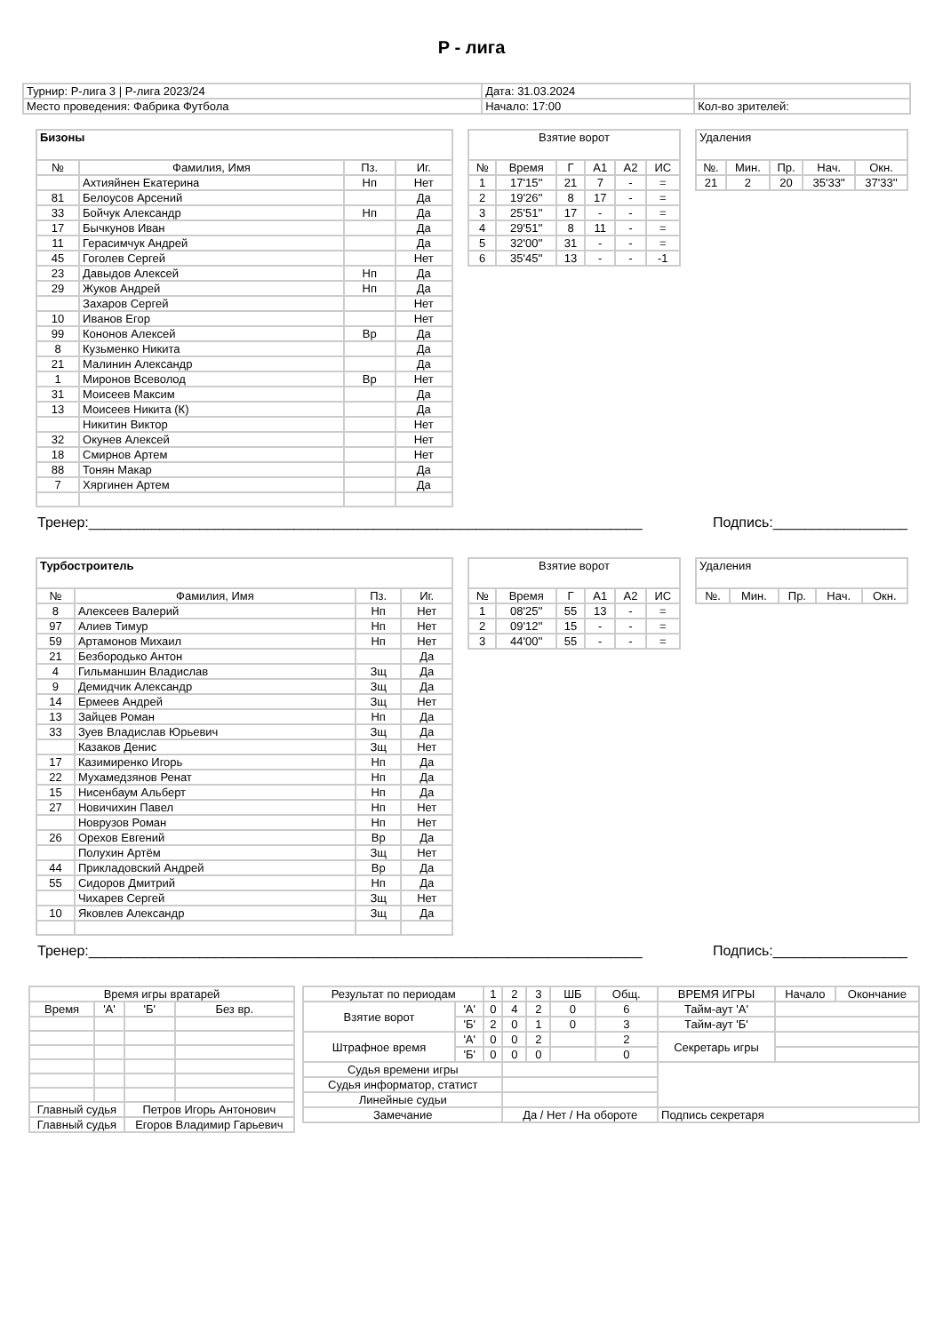Р - лига
| Турнир: Р-лига 3 / Р-лига 2023/24 | Дата: 31.03.2024 | |
| Место проведения: Фабрика Футбола | Начало: 17:00 | Кол-во зрителей: |
| Бизоны | | | |
| --- | --- | --- | --- |
| № | Фамилия, Имя | Пз. | Иг. |
| | Ахтияйнен Екатерина | Нп | Нет |
| 81 | Белоусов Арсений | | Да |
| 33 | Бойчук Александр | Нп | Да |
| 17 | Бычкунов Иван | | Да |
| 11 | Герасимчук Андрей | | Да |
| 45 | Гоголев Сергей | | Нет |
| 23 | Давыдов Алексей | Нп | Да |
| 29 | Жуков Андрей | Нп | Да |
| | Захаров Сергей | | Нет |
| 10 | Иванов Егор | | Нет |
| 99 | Кононов Алексей | Вр | Да |
| 8 | Кузьменко Никита | | Да |
| 21 | Малинин Александр | | Да |
| 1 | Миронов Всеволод | Вр | Нет |
| 31 | Моисеев Максим | | Да |
| 13 | Моисеев Никита (К) | | Да |
| | Никитин Виктор | | Нет |
| 32 | Окунев Алексей | | Нет |
| 18 | Смирнов Артем | | Нет |
| 88 | Тонян Макар | | Да |
| 7 | Хяргинен Артем | | Да |
| Взятие ворот | | | | | |
| --- | --- | --- | --- | --- | --- |
| № | Время | Г | А1 | А2 | ИС |
| 1 | 17'15'' | 21 | 7 | - | = |
| 2 | 19'26'' | 8 | 17 | - | = |
| 3 | 25'51'' | 17 | - | - | = |
| 4 | 29'51'' | 8 | 11 | - | = |
| 5 | 32'00'' | 31 | - | - | = |
| 6 | 35'45'' | 13 | - | - | -1 |
| Удаления | | | | |
| --- | --- | --- | --- | --- |
| №. | Мин. | Пр. | Нач. | Окн. |
| 21 | 2 | 20 | 35'33'' | 37'33'' |
Тренер:______________________________________________________________________ Подпись:_________________
| Турбостроитель | | | |
| --- | --- | --- | --- |
| № | Фамилия, Имя | Пз. | Иг. |
| 8 | Алексеев Валерий | Нп | Нет |
| 97 | Алиев Тимур | Нп | Нет |
| 59 | Артамонов Михаил | Нп | Нет |
| 21 | Безбородько Антон | | Да |
| 4 | Гильманшин Владислав | Зщ | Да |
| 9 | Демидчик Александр | Зщ | Да |
| 14 | Ермеев Андрей | Зщ | Нет |
| 13 | Зайцев Роман | Нп | Да |
| 33 | Зуев Владислав Юрьевич | Зщ | Да |
| | Казаков Денис | Зщ | Нет |
| 17 | Казимиренко Игорь | Нп | Да |
| 22 | Мухамедзянов Ренат | Нп | Да |
| 15 | Нисенбаум Альберт | Нп | Да |
| 27 | Новичихин Павел | Нп | Нет |
| | Новрузов Роман | Нп | Нет |
| 26 | Орехов Евгений | Вр | Да |
| | Полухин Артём | Зщ | Нет |
| 44 | Прикладовский Андрей | Вр | Да |
| 55 | Сидоров Дмитрий | Нп | Да |
| | Чихарев Сергей | Зщ | Нет |
| 10 | Яковлев Александр | Зщ | Да |
| Взятие ворот | | | | | |
| --- | --- | --- | --- | --- | --- |
| № | Время | Г | А1 | А2 | ИС |
| 1 | 08'25'' | 55 | 13 | - | = |
| 2 | 09'12'' | 15 | - | - | = |
| 3 | 44'00'' | 55 | - | - | = |
| Удаления | | | | |
| --- | --- | --- | --- | --- |
| №. | Мин. | Пр. | Нач. | Окн. |
Тренер:______________________________________________________________________ Подпись:_________________
| Время игры вратарей | | | |
| Время | 'А' | 'Б' | Без вр. |
| Главный судья | | Петров Игорь Антонович | |
| Главный судья | | Егоров Владимир Гарьевич | |
| Результат по периодам | | 1 | 2 | 3 | ШБ | Общ. | ВРЕМЯ ИГРЫ | Начало | Окончание |
| Взятие ворот | 'А' | 0 | 4 | 2 | 0 | 6 | Тайм-аут 'А' | | |
| | 'Б' | 2 | 0 | 1 | 0 | 3 | Тайм-аут 'Б' | | |
| Штрафное время | 'А' | 0 | 0 | 2 | | 2 | Секретарь игры | | |
| | 'Б' | 0 | 0 | 0 | | 0 | | | |
| Судья времени игры | | | | | | | | | |
| Судья информатор, статист | | | | | | | | | |
| Линейные судьи | | | | | | | | | |
| Замечание | | | Да / Нет / На обороте | | | | Подпись секретаря | | |